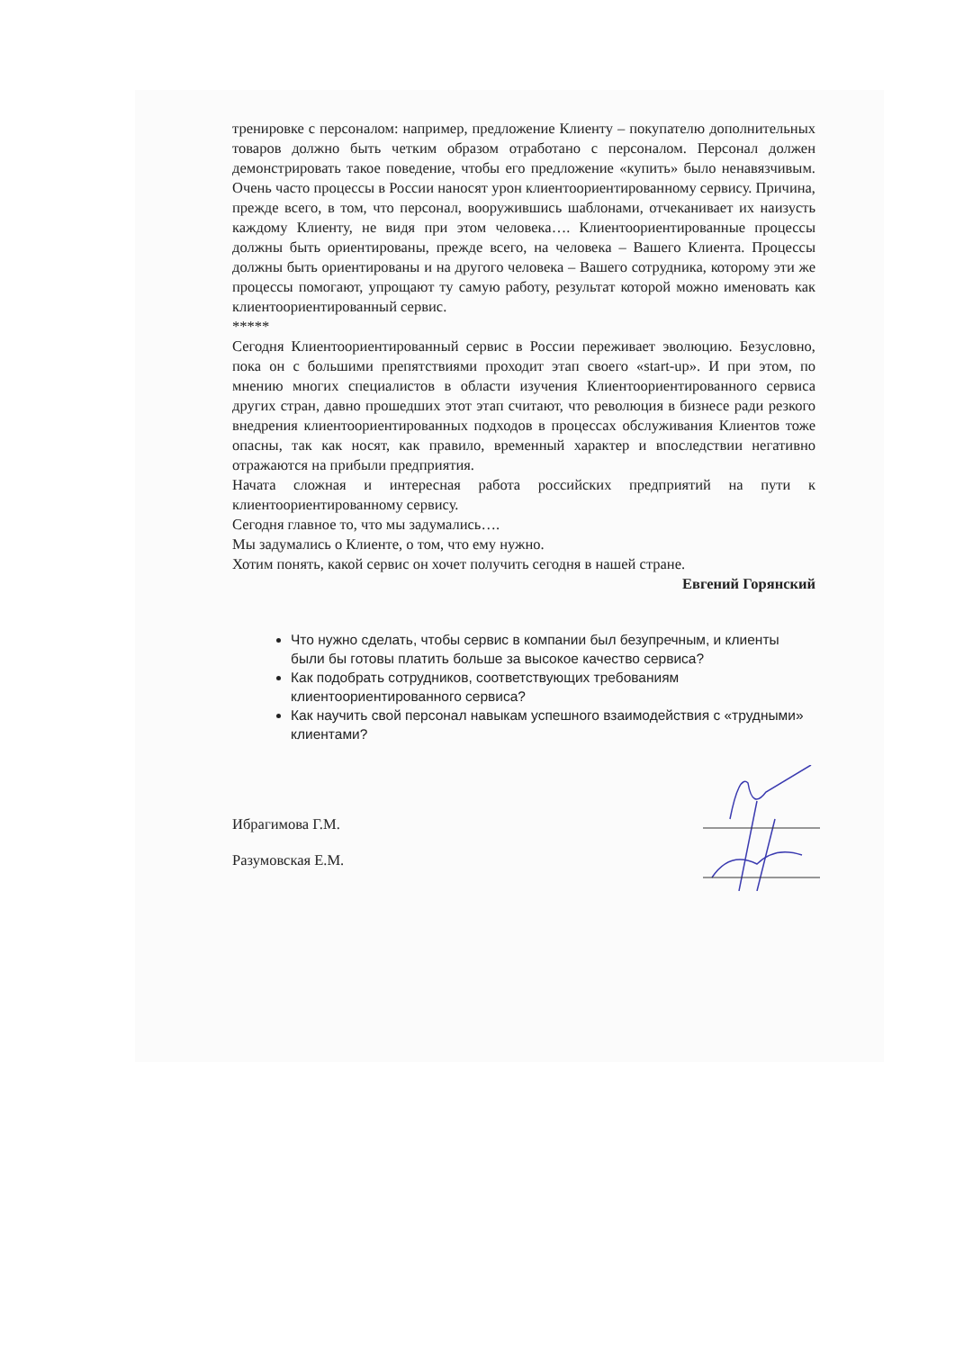тренировке с персоналом: например, предложение Клиенту – покупателю дополнительных товаров должно быть четким образом отработано с персоналом. Персонал должен демонстрировать такое поведение, чтобы его предложение «купить» было ненавязчивым. Очень часто процессы в России наносят урон клиентоориентированному сервису. Причина, прежде всего, в том, что персонал, вооружившись шаблонами, отчеканивает их наизусть каждому Клиенту, не видя при этом человека…. Клиентоориентированные процессы должны быть ориентированы, прежде всего, на человека – Вашего Клиента. Процессы должны быть ориентированы и на другого человека – Вашего сотрудника, которому эти же процессы помогают, упрощают ту самую работу, результат которой можно именовать как клиентоориентированный сервис.
*****
Сегодня Клиентоориентированный сервис в России переживает эволюцию. Безусловно, пока он с большими препятствиями проходит этап своего «start-up». И при этом, по мнению многих специалистов в области изучения Клиентоориентированного сервиса других стран, давно прошедших этот этап считают, что революция в бизнесе ради резкого внедрения клиентоориентированных подходов в процессах обслуживания Клиентов тоже опасны, так как носят, как правило, временный характер и впоследствии негативно отражаются на прибыли предприятия.
Начата сложная и интересная работа российских предприятий на пути к клиентоориентированному сервису.
Сегодня главное то, что мы задумались….
Мы задумались о Клиенте, о том, что ему нужно.
Хотим понять, какой сервис он хочет получить сегодня в нашей стране.
Евгений Горянский
Что нужно сделать, чтобы сервис в компании был безупречным, и клиенты были бы готовы платить больше за высокое качество сервиса?
Как подобрать сотрудников, соответствующих требованиям клиентоориентированного сервиса?
Как научить свой персонал навыкам успешного взаимодействия с «трудными» клиентами?
Ибрагимова Г.М.
Разумовская Е.М.